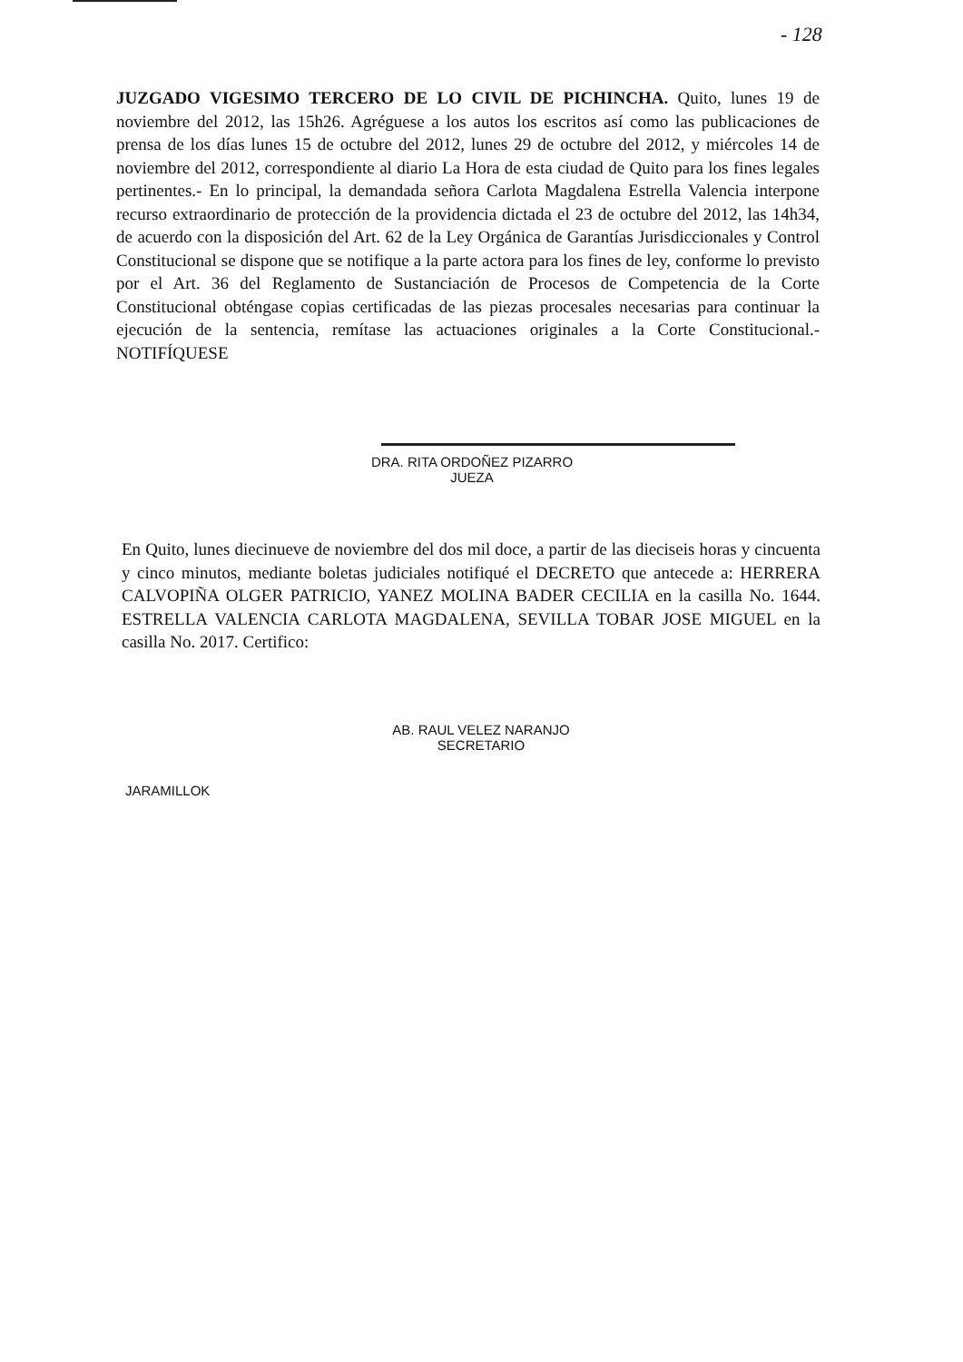- 128
JUZGADO VIGESIMO TERCERO DE LO CIVIL DE PICHINCHA. Quito, lunes 19 de noviembre del 2012, las 15h26. Agréguese a los autos los escritos así como las publicaciones de prensa de los días lunes 15 de octubre del 2012, lunes 29 de octubre del 2012, y miércoles 14 de noviembre del 2012, correspondiente al diario La Hora de esta ciudad de Quito para los fines legales pertinentes.- En lo principal, la demandada señora Carlota Magdalena Estrella Valencia interpone recurso extraordinario de protección de la providencia dictada el 23 de octubre del 2012, las 14h34, de acuerdo con la disposición del Art. 62 de la Ley Orgánica de Garantías Jurisdiccionales y Control Constitucional se dispone que se notifique a la parte actora para los fines de ley, conforme lo previsto por el Art. 36 del Reglamento de Sustanciación de Procesos de Competencia de la Corte Constitucional obténgase copias certificadas de las piezas procesales necesarias para continuar la ejecución de la sentencia, remítase las actuaciones originales a la Corte Constitucional.- NOTIFÍQUESE
DRA. RITA ORDOÑEZ PIZARRO
JUEZA
En Quito, lunes diecinueve de noviembre del dos mil doce, a partir de las dieciseis horas y cincuenta y cinco minutos, mediante boletas judiciales notifiqué el DECRETO que antecede a: HERRERA CALVOPIÑA OLGER PATRICIO, YANEZ MOLINA BADER CECILIA en la casilla No. 1644. ESTRELLA VALENCIA CARLOTA MAGDALENA, SEVILLA TOBAR JOSE MIGUEL en la casilla No. 2017. Certifico:
AB. RAUL VELEZ NARANJO
SECRETARIO
JARAMILLOK